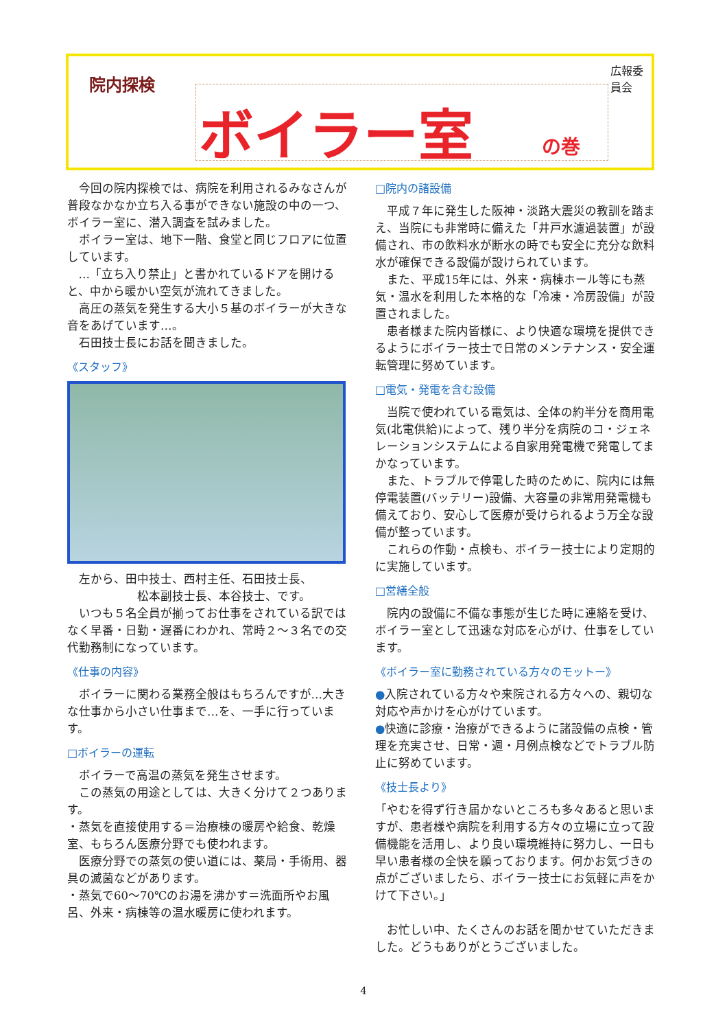院内探検
広報委員会
ボイラー室 の巻
今回の院内探検では、病院を利用されるみなさんが普段なかなか立ち入る事ができない施設の中の一つ、ボイラー室に、潜入調査を試みました。
ボイラー室は、地下一階、食堂と同じフロアに位置しています。
…「立ち入り禁止」と書かれているドアを開けると、中から暖かい空気が流れてきました。
高圧の蒸気を発生する大小５基のボイラーが大きな音をあげています…。
石田技士長にお話を聞きました。
《スタッフ》
左から、田中技士、西村主任、石田技士長、
　　　　　　松本副技士長、本谷技士、です。
いつも５名全員が揃ってお仕事をされている訳ではなく早番・日勤・遅番にわかれ、常時２～３名での交代勤務制になっています。
《仕事の内容》
ボイラーに関わる業務全般はもちろんですが…大きな仕事から小さい仕事まで…を、一手に行っています。
□ボイラーの運転
ボイラーで高温の蒸気を発生させます。
この蒸気の用途としては、大きく分けて２つあります。
・蒸気を直接使用する＝治療棟の暖房や給食、乾燥室、もちろん医療分野でも使われます。
医療分野での蒸気の使い道には、薬局・手術用、器具の滅菌などがあります。
・蒸気で60～70℃のお湯を沸かす＝洗面所やお風呂、外来・病棟等の温水暖房に使われます。
□院内の諸設備
平成７年に発生した阪神・淡路大震災の教訓を踏まえ、当院にも非常時に備えた「井戸水濾過装置」が設備され、市の飲料水が断水の時でも安全に充分な飲料水が確保できる設備が設けられています。
また、平成15年には、外来・病棟ホール等にも蒸気・温水を利用した本格的な「冷凍・冷房設備」が設置されました。
患者様また院内皆様に、より快適な環境を提供できるようにボイラー技士で日常のメンテナンス・安全運転管理に努めています。
□電気・発電を含む設備
当院で使われている電気は、全体の約半分を商用電気(北電供給)によって、残り半分を病院のコ・ジェネレーションシステムによる自家用発電機で発電してまかなっています。
また、トラブルで停電した時のために、院内には無停電装置(バッテリー)設備、大容量の非常用発電機も備えており、安心して医療が受けられるよう万全な設備が整っています。
これらの作動・点検も、ボイラー技士により定期的に実施しています。
□営繕全般
院内の設備に不備な事態が生じた時に連絡を受け、ボイラー室として迅速な対応を心がけ、仕事をしています。
《ボイラー室に勤務されている方々のモットー》
●入院されている方々や来院される方々への、親切な対応や声かけを心がけています。
●快適に診療・治療ができるように諸設備の点検・管理を充実させ、日常・週・月例点検などでトラブル防止に努めています。
《技士長より》
「やむを得ず行き届かないところも多々あると思いますが、患者様や病院を利用する方々の立場に立って設備機能を活用し、より良い環境維持に努力し、一日も早い患者様の全快を願っております。何かお気づきの点がございましたら、ボイラー技士にお気軽に声をかけて下さい。」
お忙しい中、たくさんのお話を聞かせていただきました。どうもありがとうございました。
4